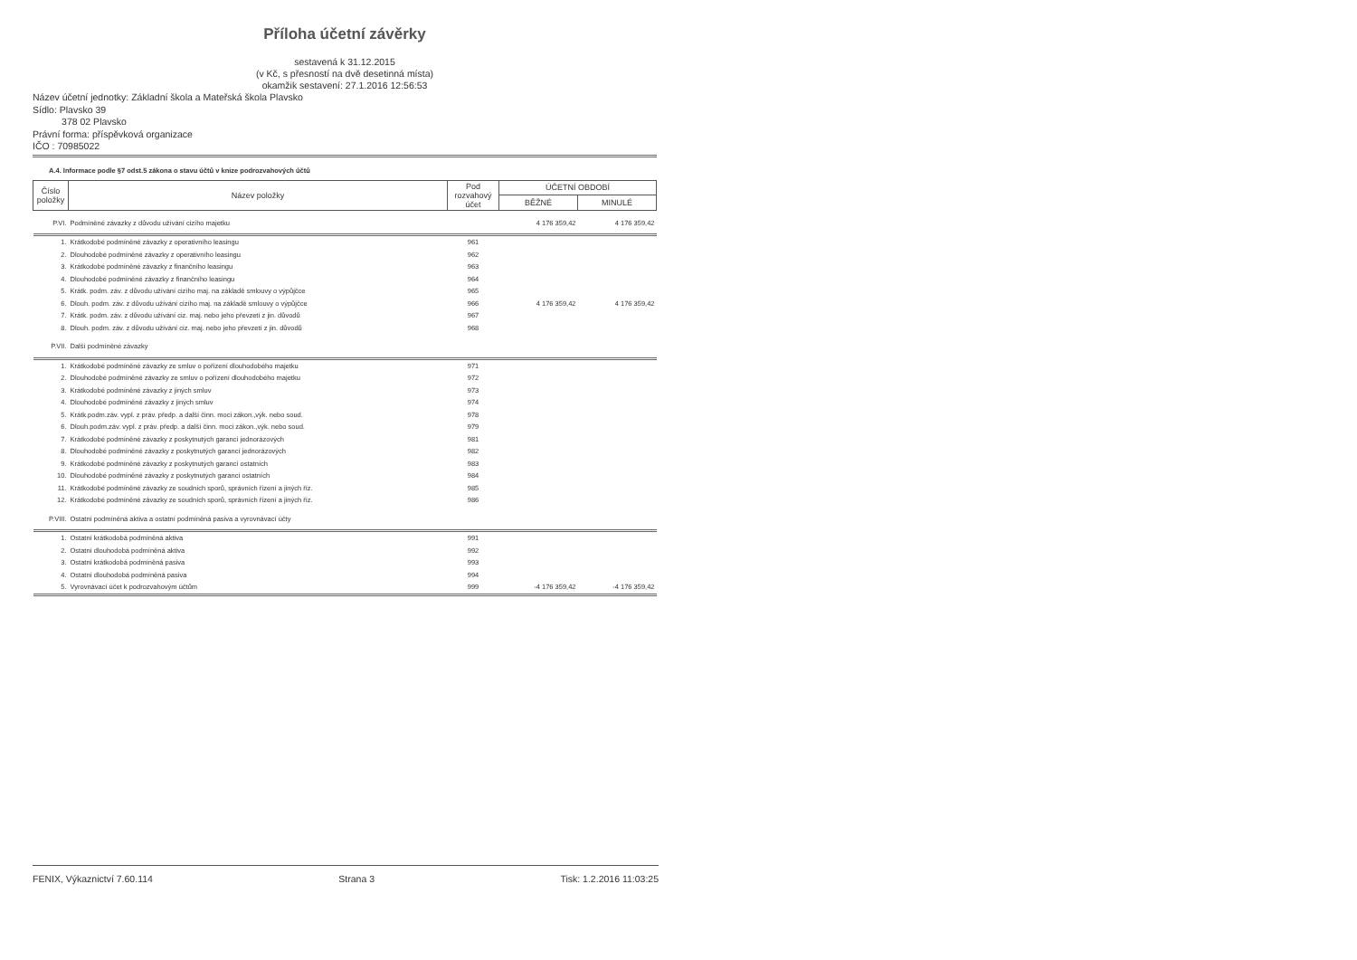Příloha účetní závěrky
sestavená k 31.12.2015
(v Kč, s přesností na dvě desetinná místa)
okamžik sestavení: 27.1.2016 12:56:53
Název účetní jednotky: Základní škola a Mateřská škola Plavsko
Sídlo: Plavsko 39
378 02 Plavsko
Právní forma: příspěvková organizace
IČO : 70985022
A.4. Informace podle §7 odst.5 zákona o stavu účtů v knize podrozvahových účtů
| Číslo položky | Název položky | Pod rozvahový účet | ÚČETNÍ OBDOBÍ | |
| --- | --- | --- | --- | --- |
| | | | BĚŽNÉ | MINULÉ |
| P.VI. | Podmíněné závazky z důvodu užívání cizího majetku | | 4 176 359,42 | 4 176 359,42 |
| 1. | Krátkodobé podmíněné závazky z operativního leasingu | 961 | | |
| 2. | Dlouhodobé podmíněné závazky z operativního leasingu | 962 | | |
| 3. | Krátkodobé podmíněné závazky z finančního leasingu | 963 | | |
| 4. | Dlouhodobé podmíněné závazky z finančního leasingu | 964 | | |
| 5. | Krátk. podm. záv. z důvodu užívání cizího maj. na základě smlouvy o výpůjčce | 965 | | |
| 6. | Dlouh. podm. záv. z důvodu užívání cizího maj. na základě smlouvy o výpůjčce | 966 | 4 176 359,42 | 4 176 359,42 |
| 7. | Krátk. podm. záv. z důvodu užívání ciz. maj. nebo jeho převzetí z jin. důvodů | 967 | | |
| 8. | Dlouh. podm. záv. z důvodu užívání ciz. maj. nebo jeho převzetí z jin. důvodů | 968 | | |
| P.VII. | Další podmíněné závazky | | | |
| 1. | Krátkodobé podmíněné závazky ze smluv o pořízení dlouhodobého majetku | 971 | | |
| 2. | Dlouhodobé podmíněné závazky ze smluv o pořízení dlouhodobého majetku | 972 | | |
| 3. | Krátkodobé podmíněné závazky z jiných smluv | 973 | | |
| 4. | Dlouhodobé podmíněné závazky z jiných smluv | 974 | | |
| 5. | Krátk.podm.záv. vypl. z práv. předp. a další činn. moci zákon.,výk. nebo soud. | 978 | | |
| 6. | Dlouh.podm.záv. vypl. z práv. předp. a další činn. moci zákon.,výk. nebo soud. | 979 | | |
| 7. | Krátkodobé podmíněné závazky z poskytnutých garancí jednorázových | 981 | | |
| 8. | Dlouhodobé podmíněné závazky z poskytnutých garancí jednorázových | 982 | | |
| 9. | Krátkodobé podmíněné závazky z poskytnutých garancí ostatních | 983 | | |
| 10. | Dlouhodobé podmíněné závazky z poskytnutých garancí ostatních | 984 | | |
| 11. | Krátkodobé podmíněné závazky ze soudních sporů, správních řízení a jiných říz. | 985 | | |
| 12. | Krátkodobé podmíněné závazky ze soudních sporů, správních řízení a jiných říz. | 986 | | |
| P.VIII. | Ostatní podmíněná aktiva a ostatní podmíněná pasiva a vyrovnávací účty | | | |
| 1. | Ostatní krátkodobá podmíněná aktiva | 991 | | |
| 2. | Ostatní dlouhodobá podmíněná aktiva | 992 | | |
| 3. | Ostatní krátkodobá podmíněná pasiva | 993 | | |
| 4. | Ostatní dlouhodobá podmíněná pasiva | 994 | | |
| 5. | Vyrovnávací účet k podrozvahovým účtům | 999 | -4 176 359,42 | -4 176 359,42 |
FENIX, Výkaznictví 7.60.114 Strana 3 Tisk: 1.2.2016 11:03:25